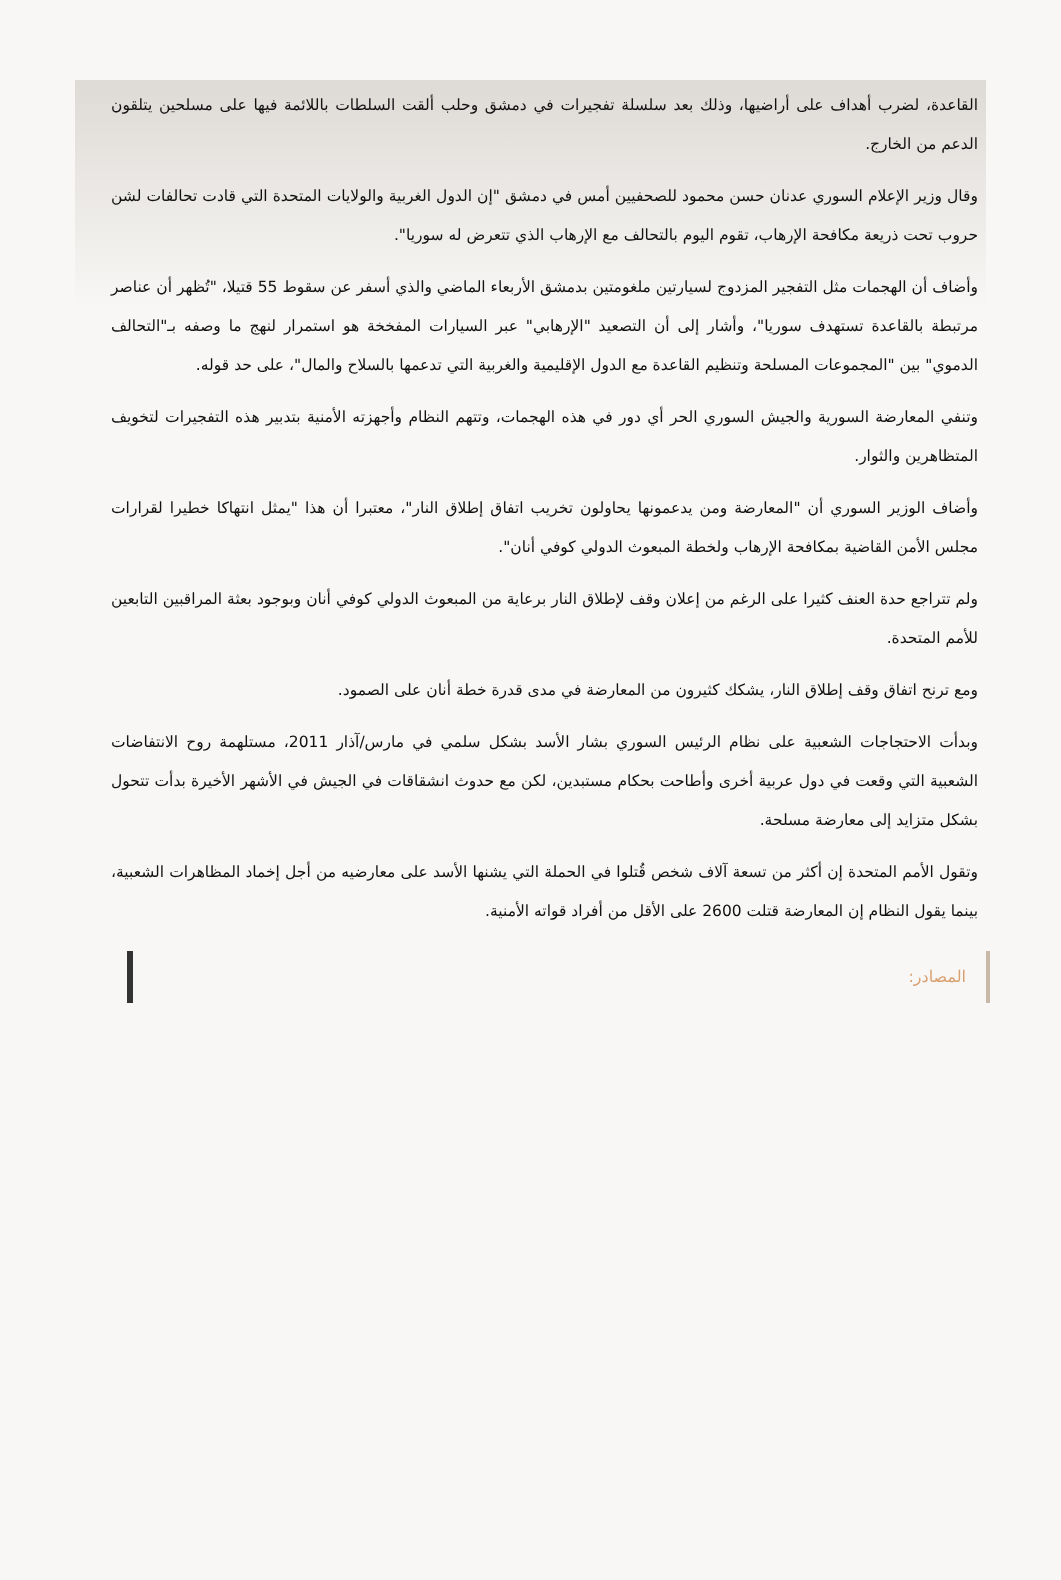القاعدة، لضرب أهداف على أراضيها، وذلك بعد سلسلة تفجيرات في دمشق وحلب ألقت السلطات باللائمة فيها على مسلحين يتلقون الدعم من الخارج.
وقال وزير الإعلام السوري عدنان حسن محمود للصحفيين أمس في دمشق "إن الدول الغربية والولايات المتحدة التي قادت تحالفات لشن حروب تحت ذريعة مكافحة الإرهاب، تقوم اليوم بالتحالف مع الإرهاب الذي تتعرض له سوريا".
وأضاف أن الهجمات مثل التفجير المزدوج لسيارتين ملغومتين بدمشق الأربعاء الماضي والذي أسفر عن سقوط 55 قتيلا، "تُظهر أن عناصر مرتبطة بالقاعدة تستهدف سوريا"، وأشار إلى أن التصعيد "الإرهابي" عبر السيارات المفخخة هو استمرار لنهج ما وصفه بـ"التحالف الدموي" بين "المجموعات المسلحة وتنظيم القاعدة مع الدول الإقليمية والغربية التي تدعمها بالسلاح والمال"، على حد قوله.
وتنفي المعارضة السورية والجيش السوري الحر أي دور في هذه الهجمات، وتتهم النظام وأجهزته الأمنية بتدبير هذه التفجيرات لتخويف المتظاهرين والثوار.
وأضاف الوزير السوري أن "المعارضة ومن يدعمونها يحاولون تخريب اتفاق إطلاق النار"، معتبرا أن هذا "يمثل انتهاكا خطيرا لقرارات مجلس الأمن القاضية بمكافحة الإرهاب ولخطة المبعوث الدولي كوفي أنان".
ولم تتراجع حدة العنف كثيرا على الرغم من إعلان وقف لإطلاق النار برعاية من المبعوث الدولي كوفي أنان وبوجود بعثة المراقبين التابعين للأمم المتحدة.
ومع ترنح اتفاق وقف إطلاق النار، يشكك كثيرون من المعارضة في مدى قدرة خطة أنان على الصمود.
وبدأت الاحتجاجات الشعبية على نظام الرئيس السوري بشار الأسد بشكل سلمي في مارس/آذار 2011، مستلهمة روح الانتفاضات الشعبية التي وقعت في دول عربية أخرى وأطاحت بحكام مستبدين، لكن مع حدوث انشقاقات في الجيش في الأشهر الأخيرة بدأت تتحول بشكل متزايد إلى معارضة مسلحة.
وتقول الأمم المتحدة إن أكثر من تسعة آلاف شخص قُتلوا في الحملة التي يشنها الأسد على معارضيه من أجل إخماد المظاهرات الشعبية، بينما يقول النظام إن المعارضة قتلت 2600 على الأقل من أفراد قواته الأمنية.
المصادر: